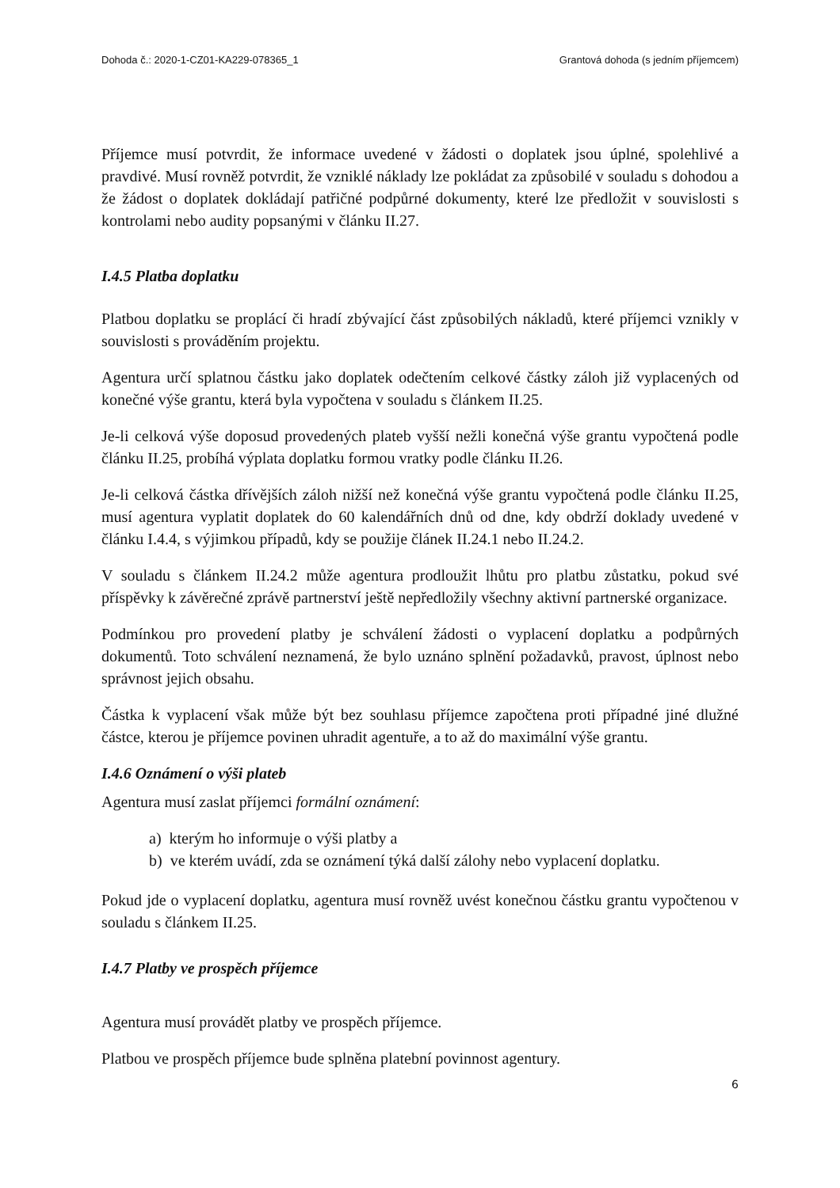Dohoda č.: 2020-1-CZ01-KA229-078365_1 Grantová dohoda (s jedním příjemcem)
Příjemce musí potvrdit, že informace uvedené v žádosti o doplatek jsou úplné, spolehlivé a pravdivé. Musí rovněž potvrdit, že vzniklé náklady lze pokládat za způsobilé v souladu s dohodou a že žádost o doplatek dokládají patřičné podpůrné dokumenty, které lze předložit v souvislosti s kontrolami nebo audity popsanými v článku II.27.
I.4.5 Platba doplatku
Platbou doplatku se proplácí či hradí zbývající část způsobilých nákladů, které příjemci vznikly v souvislosti s prováděním projektu.
Agentura určí splatnou částku jako doplatek odečtením celkové částky záloh již vyplacených od konečné výše grantu, která byla vypočtena v souladu s článkem II.25.
Je-li celková výše doposud provedených plateb vyšší nežli konečná výše grantu vypočtená podle článku II.25, probíhá výplata doplatku formou vratky podle článku II.26.
Je-li celková částka dřívějších záloh nižší než konečná výše grantu vypočtená podle článku II.25, musí agentura vyplatit doplatek do 60 kalendářních dnů od dne, kdy obdrží doklady uvedené v článku I.4.4, s výjimkou případů, kdy se použije článek II.24.1 nebo II.24.2.
V souladu s článkem II.24.2 může agentura prodloužit lhůtu pro platbu zůstatku, pokud své příspěvky k závěrečné zprávě partnerství ještě nepředložily všechny aktivní partnerské organizace.
Podmínkou pro provedení platby je schválení žádosti o vyplacení doplatku a podpůrných dokumentů. Toto schválení neznamená, že bylo uznáno splnění požadavků, pravost, úplnost nebo správnost jejich obsahu.
Částka k vyplacení však může být bez souhlasu příjemce započtena proti případné jiné dlužné částce, kterou je příjemce povinen uhradit agentuře, a to až do maximální výše grantu.
I.4.6 Oznámení o výši plateb
Agentura musí zaslat příjemci formální oznámení:
a) kterým ho informuje o výši platby a
b) ve kterém uvádí, zda se oznámení týká další zálohy nebo vyplacení doplatku.
Pokud jde o vyplacení doplatku, agentura musí rovněž uvést konečnou částku grantu vypočtenou v souladu s článkem II.25.
I.4.7 Platby ve prospěch příjemce
Agentura musí provádět platby ve prospěch příjemce.
Platbou ve prospěch příjemce bude splněna platební povinnost agentury.
6